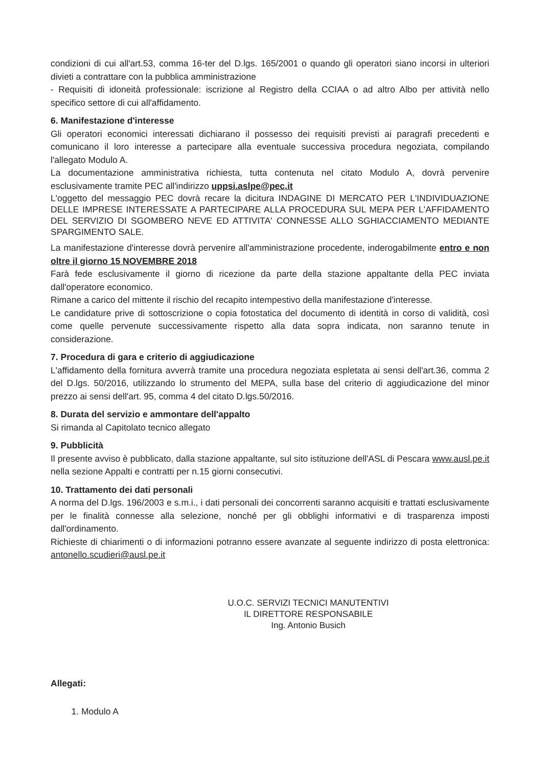condizioni di cui all'art.53, comma 16-ter del D.lgs. 165/2001 o quando gli operatori siano incorsi in ulteriori divieti a contrattare con la pubblica amministrazione
- Requisiti di idoneità professionale: iscrizione al Registro della CCIAA o ad altro Albo per attività nello specifico settore di cui all'affidamento.
6. Manifestazione d'interesse
Gli operatori economici interessati dichiarano il possesso dei requisiti previsti ai paragrafi precedenti e comunicano il loro interesse a partecipare alla eventuale successiva procedura negoziata, compilando l'allegato Modulo A.
La documentazione amministrativa richiesta, tutta contenuta nel citato Modulo A, dovrà pervenire esclusivamente tramite PEC all'indirizzo uppsi.aslpe@pec.it
L'oggetto del messaggio PEC dovrà recare la dicitura INDAGINE DI MERCATO PER L'INDIVIDUAZIONE DELLE IMPRESE INTERESSATE A PARTECIPARE ALLA PROCEDURA SUL MEPA PER L'AFFIDAMENTO DEL SERVIZIO DI SGOMBERO NEVE ED ATTIVITA' CONNESSE ALLO SGHIACCIAMENTO MEDIANTE SPARGIMENTO SALE.
La manifestazione d'interesse dovrà pervenire all'amministrazione procedente, inderogabilmente entro e non oltre il giorno 15 NOVEMBRE 2018
Farà fede esclusivamente il giorno di ricezione da parte della stazione appaltante della PEC inviata dall'operatore economico.
Rimane a carico del mittente il rischio del recapito intempestivo della manifestazione d'interesse.
Le candidature prive di sottoscrizione o copia fotostatica del documento di identità in corso di validità, così come quelle pervenute successivamente rispetto alla data sopra indicata, non saranno tenute in considerazione.
7. Procedura di gara e criterio di aggiudicazione
L'affidamento della fornitura avverrà tramite una procedura negoziata espletata ai sensi dell'art.36, comma 2 del D.lgs. 50/2016, utilizzando lo strumento del MEPA, sulla base del criterio di aggiudicazione del minor prezzo ai sensi dell'art. 95, comma 4 del citato D.lgs.50/2016.
8. Durata del servizio e ammontare dell'appalto
Si rimanda al Capitolato tecnico allegato
9. Pubblicità
Il presente avviso è pubblicato, dalla stazione appaltante, sul sito istituzione dell'ASL di Pescara www.ausl.pe.it nella sezione Appalti e contratti per n.15 giorni consecutivi.
10. Trattamento dei dati personali
A norma del D.lgs. 196/2003 e s.m.i., i dati personali dei concorrenti saranno acquisiti e trattati esclusivamente per le finalità connesse alla selezione, nonché per gli obblighi informativi e di trasparenza imposti dall'ordinamento.
Richieste di chiarimenti o di informazioni potranno essere avanzate al seguente indirizzo di posta elettronica: antonello.scudieri@ausl.pe.it
U.O.C. SERVIZI TECNICI MANUTENTIVI
IL DIRETTORE RESPONSABILE
Ing. Antonio Busich
Allegati:
1. Modulo A